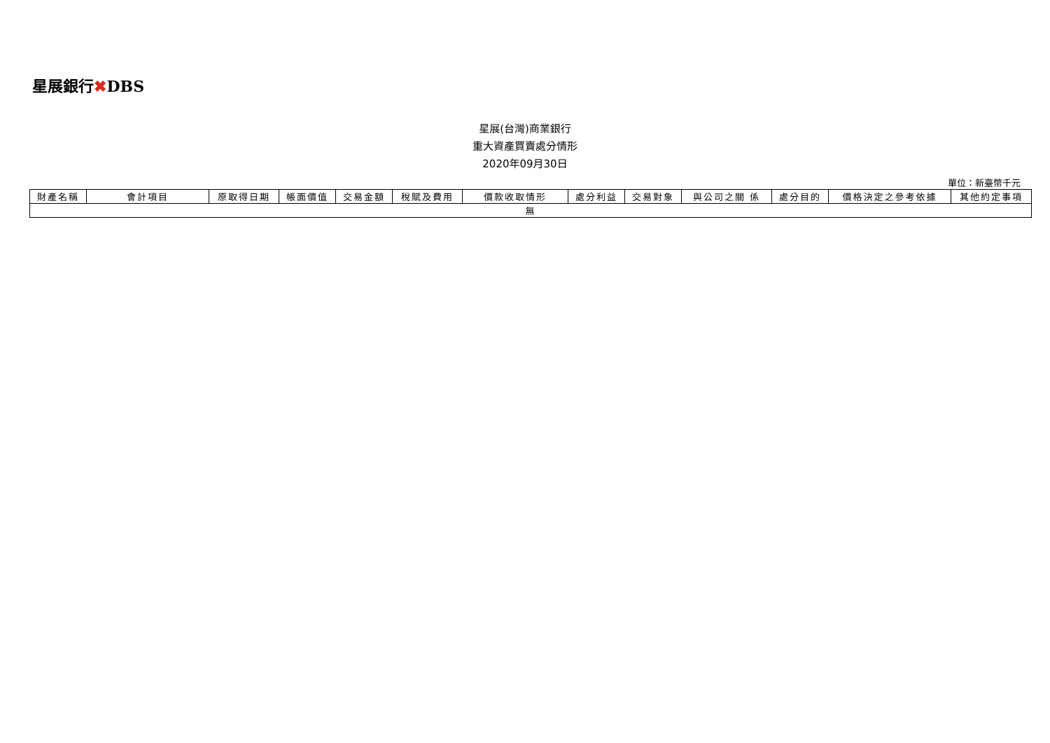星展銀行✖DBS
星展(台灣)商業銀行
重大資產買賣處分情形
2020年09月30日
單位：新臺幣千元
| 財產名稱 | 會計項目 | 原取得日期 | 帳面價值 | 交易金額 | 稅賦及費用 | 價款收取情形 | 處分利益 | 交易對象 | 與公司之關 係 | 處分目的 | 價格決定之參考依據 | 其他約定事項 |
| --- | --- | --- | --- | --- | --- | --- | --- | --- | --- | --- | --- | --- |
| 無 | | | | | | | | | | | | |